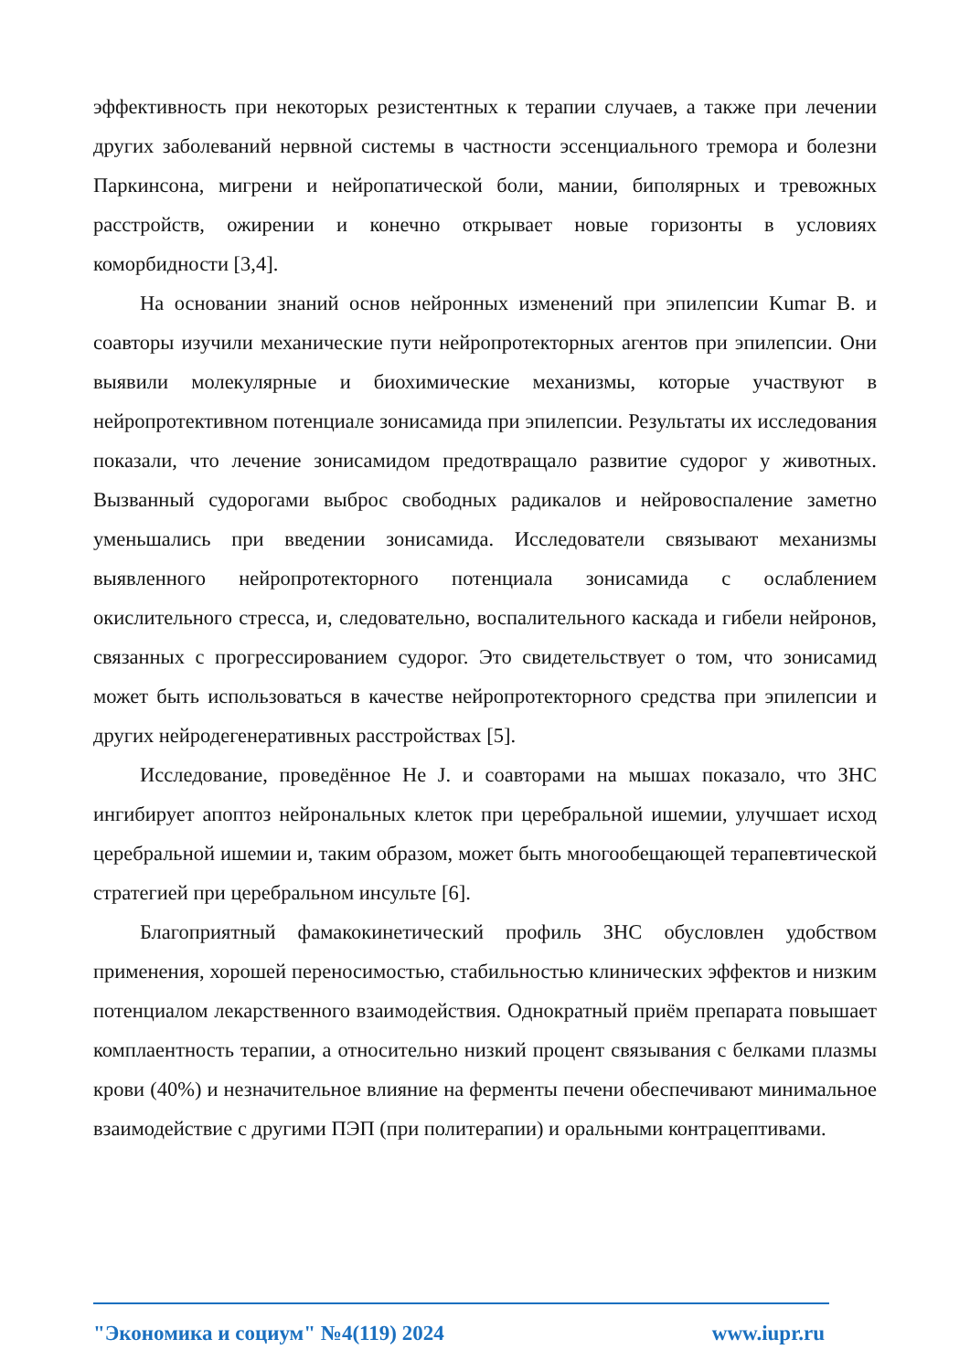эффективность при некоторых резистентных к терапии случаев, а также при лечении других заболеваний нервной системы в частности эссенциального тремора и болезни Паркинсона, мигрени и нейропатической боли, мании, биполярных и тревожных расстройств, ожирении и конечно открывает новые горизонты в условиях коморбидности [3,4].
На основании знаний основ нейронных изменений при эпилепсии Kumar B. и соавторы изучили механические пути нейропротекторных агентов при эпилепсии. Они выявили молекулярные и биохимические механизмы, которые участвуют в нейропротективном потенциале зонисамида при эпилепсии. Результаты их исследования показали, что лечение зонисамидом предотвращало развитие судорог у животных. Вызванный судорогами выброс свободных радикалов и нейровоспаление заметно уменьшались при введении зонисамида. Исследователи связывают механизмы выявленного нейропротекторного потенциала зонисамида с ослаблением окислительного стресса, и, следовательно, воспалительного каскада и гибели нейронов, связанных с прогрессированием судорог. Это свидетельствует о том, что зонисамид может быть использоваться в качестве нейропротекторного средства при эпилепсии и других нейродегенеративных расстройствах [5].
Исследование, проведённое He J. и соавторами на мышах показало, что ЗНС ингибирует апоптоз нейрональных клеток при церебральной ишемии, улучшает исход церебральной ишемии и, таким образом, может быть многообещающей терапевтической стратегией при церебральном инсульте [6].
Благоприятный фамакокинетический профиль ЗНС обусловлен удобством применения, хорошей переносимостью, стабильностью клинических эффектов и низким потенциалом лекарственного взаимодействия. Однократный приём препарата повышает комплаентность терапии, а относительно низкий процент связывания с белками плазмы крови (40%) и незначительное влияние на ферменты печени обеспечивают минимальное взаимодействие с другими ПЭП (при политерапии) и оральными контрацептивами.
"Экономика и социум" №4(119) 2024 www.iupr.ru